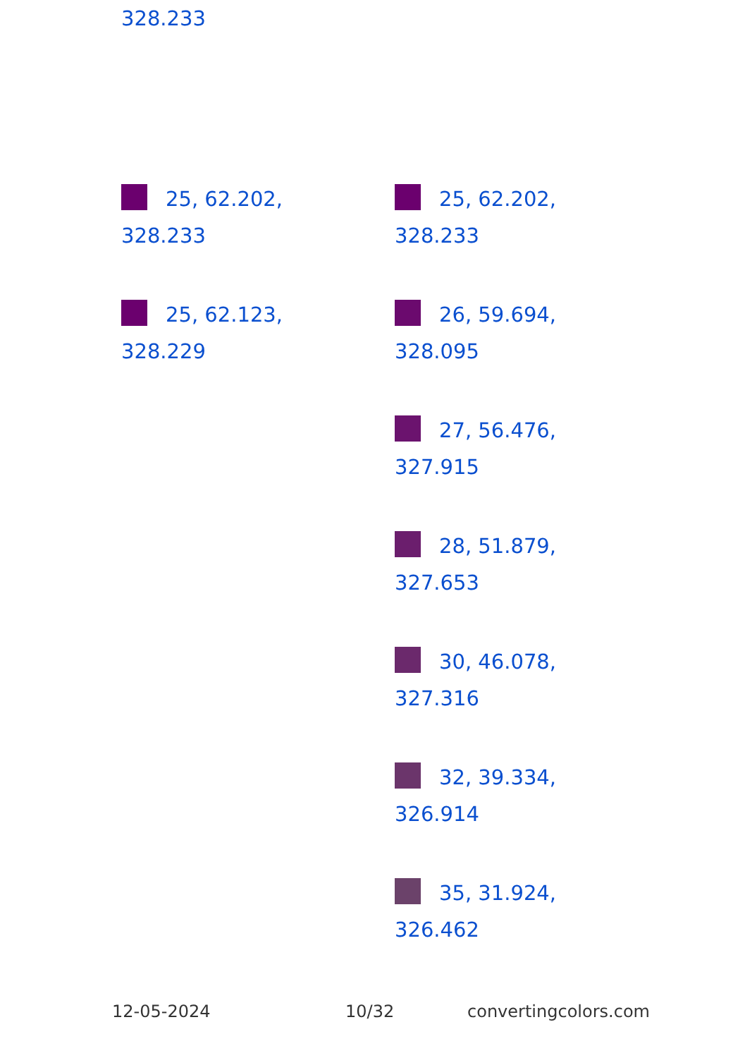328.233
25, 62.202, 328.233
25, 62.202, 328.233
25, 62.123, 328.229
26, 59.694, 328.095
27, 56.476, 327.915
28, 51.879, 327.653
30, 46.078, 327.316
32, 39.334, 326.914
35, 31.924, 326.462
12-05-2024 10/32 convertingcolors.com